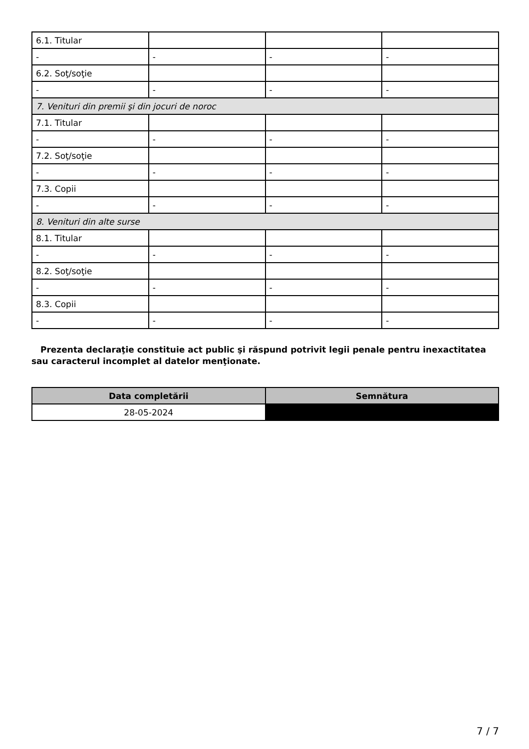| 6.1. Titular | | | |
| - | - | - | - |
| 6.2. Soţ/soţie | | | |
| - | - | - | - |
| 7. Venituri din premii şi din jocuri de noroc | | | |
| 7.1. Titular | | | |
| - | - | - | - |
| 7.2. Soţ/soţie | | | |
| - | - | - | - |
| 7.3. Copii | | | |
| - | - | - | - |
| 8. Venituri din alte surse | | | |
| 8.1. Titular | | | |
| - | - | - | - |
| 8.2. Soţ/soţie | | | |
| - | - | - | - |
| 8.3. Copii | | | |
| - | - | - | - |
Prezenta declaraţie constituie act public şi răspund potrivit legii penale pentru inexactitatea sau caracterul incomplet al datelor menţionate.
| Data completării | Semnătura |
| --- | --- |
| 28-05-2024 | |
7 / 7